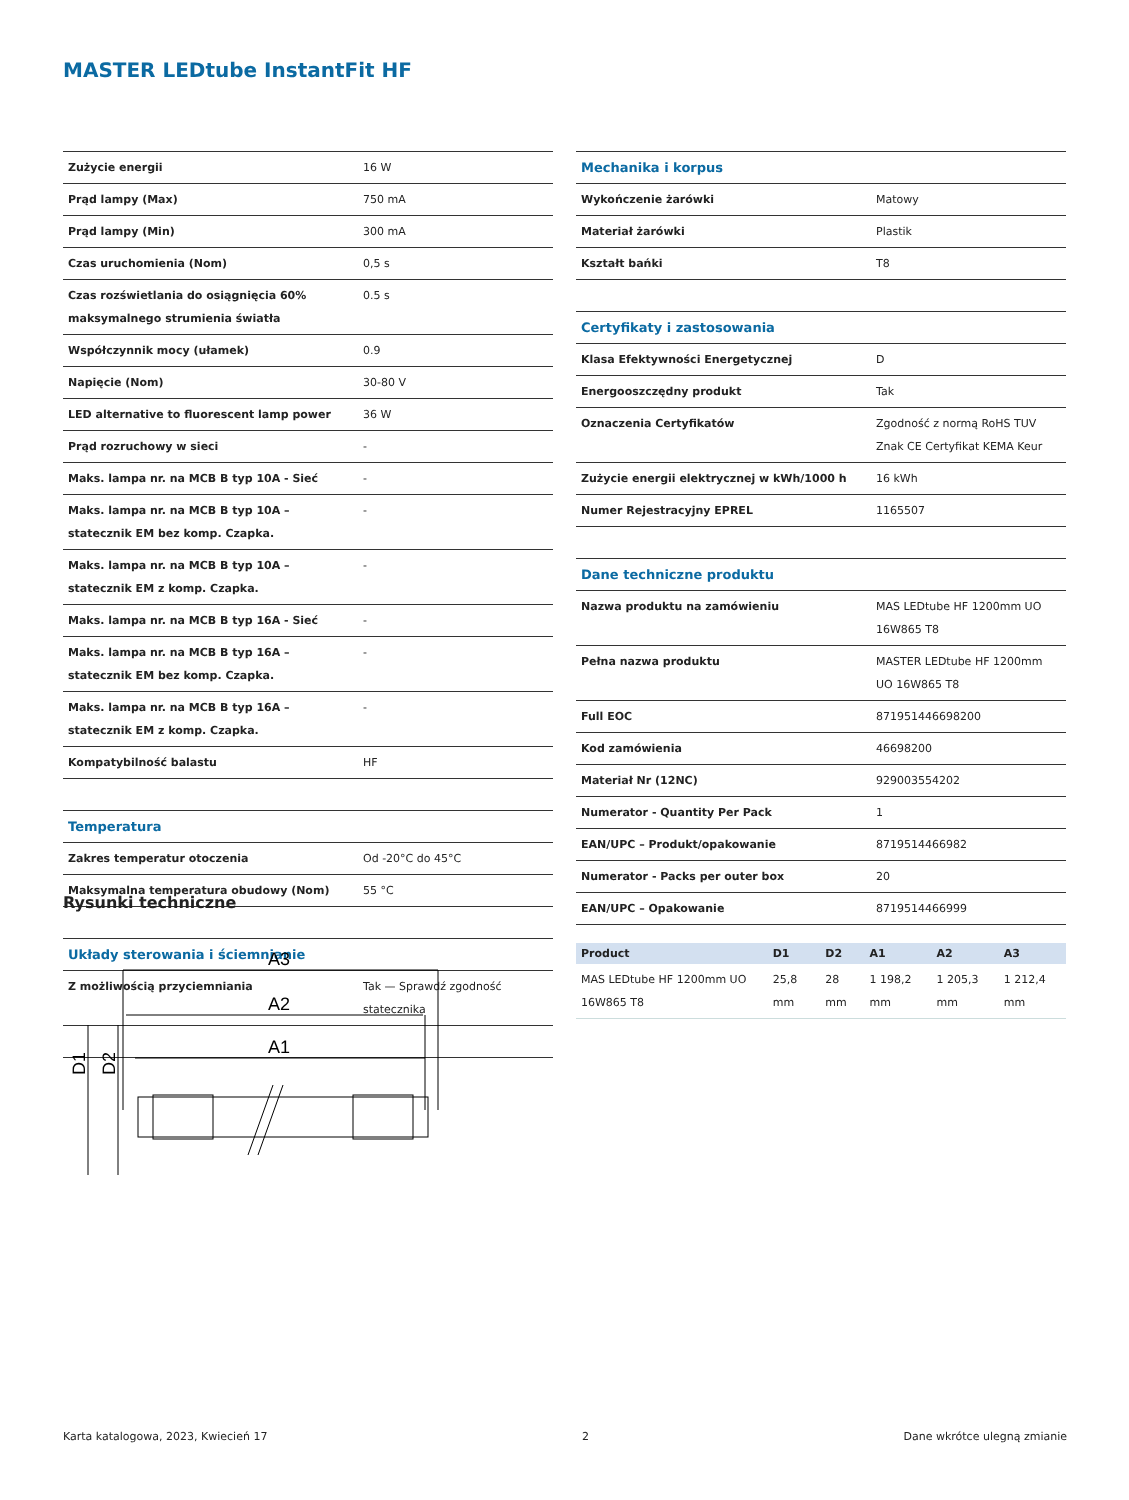MASTER LEDtube InstantFit HF
| Zużycie energii | 16 W |
| Prąd lampy (Max) | 750 mA |
| Prąd lampy (Min) | 300 mA |
| Czas uruchomienia (Nom) | 0,5 s |
| Czas rozświetlania do osiągnięcia 60% maksymalnego strumienia światła | 0.5 s |
| Współczynnik mocy (ułamek) | 0.9 |
| Napięcie (Nom) | 30-80 V |
| LED alternative to fluorescent lamp power | 36 W |
| Prąd rozruchowy w sieci | - |
| Maks. lampa nr. na MCB B typ 10A - Sieć | - |
| Maks. lampa nr. na MCB B typ 10A – statecznik EM bez komp. Czapka. | - |
| Maks. lampa nr. na MCB B typ 10A – statecznik EM z komp. Czapka. | - |
| Maks. lampa nr. na MCB B typ 16A - Sieć | - |
| Maks. lampa nr. na MCB B typ 16A – statecznik EM bez komp. Czapka. | - |
| Maks. lampa nr. na MCB B typ 16A – statecznik EM z komp. Czapka. | - |
| Kompatybilność balastu | HF |
| Temperatura | |
| Zakres temperatur otoczenia | Od -20°C do 45°C |
| Maksymalna temperatura obudowy (Nom) | 55 °C |
| Układy sterowania i ściemnianie | |
| Z możliwością przyciemniania | Tak — Sprawdź zgodność statecznika |
| Mechanika i korpus | |
| Wykończenie żarówki | Matowy |
| Materiał żarówki | Plastik |
| Kształt bańki | T8 |
| Certyfikaty i zastosowania | |
| Klasa Efektywności Energetycznej | D |
| Energooszczędny produkt | Tak |
| Oznaczenia Certyfikatów | Zgodność z normą RoHS TUV Znak CE Certyfikat KEMA Keur |
| Zużycie energii elektrycznej w kWh/1000 h | 16 kWh |
| Numer Rejestracyjny EPREL | 1165507 |
| Dane techniczne produktu | |
| Nazwa produktu na zamówieniu | MAS LEDtube HF 1200mm UO 16W865 T8 |
| Pełna nazwa produktu | MASTER LEDtube HF 1200mm UO 16W865 T8 |
| Full EOC | 871951446698200 |
| Kod zamówienia | 46698200 |
| Materiał Nr (12NC) | 929003554202 |
| Numerator - Quantity Per Pack | 1 |
| EAN/UPC – Produkt/opakowanie | 8719514466982 |
| Numerator - Packs per outer box | 20 |
| EAN/UPC – Opakowanie | 8719514466999 |
Rysunki techniczne
A3
A2
A1
D1
D2
| Product | D1 | D2 | A1 | A2 | A3 |
| --- | --- | --- | --- | --- | --- |
| MAS LEDtube HF 1200mm UO 16W865 T8 | 25,8 mm | 28 mm | 1 198,2 mm | 1 205,3 mm | 1 212,4 mm |
Karta katalogowa, 2023, Kwiecień 17 2 Dane wkrótce ulegną zmianie